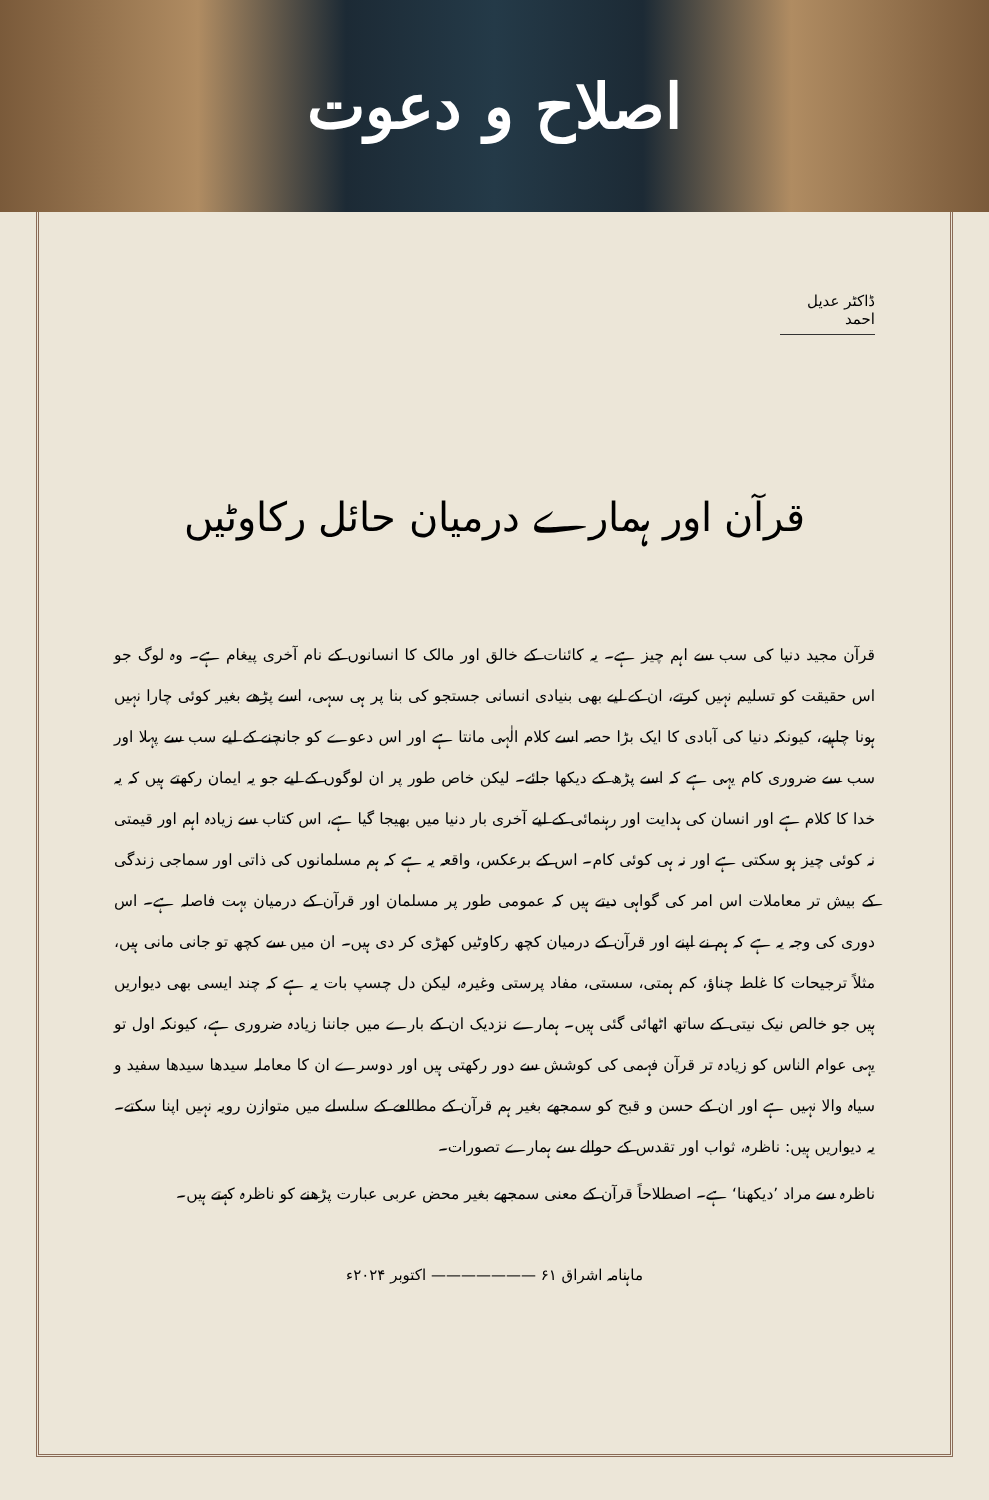اصلاح و دعوت
ڈاکٹر عدیل احمد
قرآن اور ہمارے درمیان حائل رکاوٹیں
قرآن مجید دنیا کی سب سے اہم چیز ہے۔ یہ کائنات کے خالق اور مالک کا انسانوں کے نام آخری پیغام ہے۔ وہ لوگ جو اس حقیقت کو تسلیم نہیں کرتے، ان کے لیے بھی بنیادی انسانی جستجو کی بنا پر ہی سہی، اسے پڑھے بغیر کوئی چارا نہیں ہونا چاہیے، کیونکہ دنیا کی آبادی کا ایک بڑا حصہ اسے کلام الٰہی مانتا ہے اور اس دعوے کو جانچنے کے لیے سب سے پہلا اور سب سے ضروری کام یہی ہے کہ اسے پڑھ کے دیکھا جائے۔ لیکن خاص طور پر ان لوگوں کے لیے جو یہ ایمان رکھتے ہیں کہ یہ خدا کا کلام ہے اور انسان کی ہدایت اور رہنمائی کے لیے آخری بار دنیا میں بھیجا گیا ہے، اس کتاب سے زیادہ اہم اور قیمتی نہ کوئی چیز ہو سکتی ہے اور نہ ہی کوئی کام۔ اس کے برعکس، واقعہ یہ ہے کہ ہم مسلمانوں کی ذاتی اور سماجی زندگی کے بیش تر معاملات اس امر کی گواہی دیتے ہیں کہ عمومی طور پر مسلمان اور قرآن کے درمیان بہت فاصلہ ہے۔ اس دوری کی وجہ یہ ہے کہ ہم نے اپنے اور قرآن کے درمیان کچھ رکاوٹیں کھڑی کر دی ہیں۔ ان میں سے کچھ تو جانی مانی ہیں، مثلاً ترجیحات کا غلط چناؤ، کم ہمتی، سستی، مفاد پرستی وغیرہ، لیکن دل چسپ بات یہ ہے کہ چند ایسی بھی دیواریں ہیں جو خالص نیک نیتی کے ساتھ اٹھائی گئی ہیں۔ ہمارے نزدیک ان کے بارے میں جاننا زیادہ ضروری ہے، کیونکہ اول تو یہی عوام الناس کو زیادہ تر قرآن فہمی کی کوشش سے دور رکھتی ہیں اور دوسرے ان کا معاملہ سیدھا سیدھا سفید و سیاہ والا نہیں ہے اور ان کے حسن و قبح کو سمجھے بغیر ہم قرآن کے مطالعے کے سلسلے میں متوازن رویہ نہیں اپنا سکتے۔ یہ دیواریں ہیں: ناظرہ، ثواب اور تقدس کے حوالے سے ہمارے تصورات۔
ناظرہ سے مراد ’دیکھنا‘ ہے۔ اصطلاحاً قرآن کے معنی سمجھے بغیر محض عربی عبارت پڑھنے کو ناظرہ کہتے ہیں۔
ماہنامہ اشراق ۶۱ ——————— اکتوبر ۲۰۲۴ء